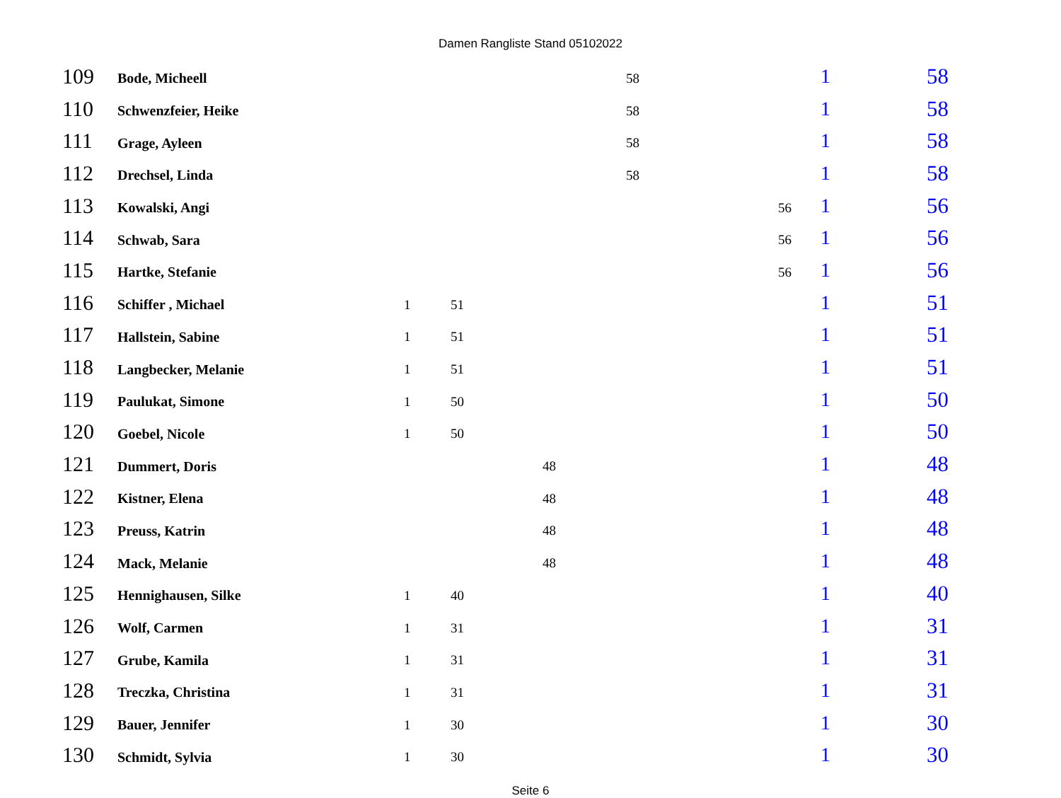Damen Rangliste Stand 05102022
| 109 | Bode, Micheell | | | | 58 | | 1 | 58 |
| 110 | Schwenzfeier, Heike | | | | 58 | | 1 | 58 |
| 111 | Grage, Ayleen | | | | 58 | | 1 | 58 |
| 112 | Drechsel, Linda | | | | 58 | | 1 | 58 |
| 113 | Kowalski, Angi | | | | | 56 | 1 | 56 |
| 114 | Schwab, Sara | | | | | 56 | 1 | 56 |
| 115 | Hartke, Stefanie | | | | | 56 | 1 | 56 |
| 116 | Schiffer , Michael | 1 | 51 | | | | 1 | 51 |
| 117 | Hallstein, Sabine | 1 | 51 | | | | 1 | 51 |
| 118 | Langbecker, Melanie | 1 | 51 | | | | 1 | 51 |
| 119 | Paulukat, Simone | 1 | 50 | | | | 1 | 50 |
| 120 | Goebel, Nicole | 1 | 50 | | | | 1 | 50 |
| 121 | Dummert, Doris | | | 48 | | | 1 | 48 |
| 122 | Kistner, Elena | | | 48 | | | 1 | 48 |
| 123 | Preuss, Katrin | | | 48 | | | 1 | 48 |
| 124 | Mack, Melanie | | | 48 | | | 1 | 48 |
| 125 | Hennighausen, Silke | 1 | 40 | | | | 1 | 40 |
| 126 | Wolf, Carmen | 1 | 31 | | | | 1 | 31 |
| 127 | Grube, Kamila | 1 | 31 | | | | 1 | 31 |
| 128 | Treczka, Christina | 1 | 31 | | | | 1 | 31 |
| 129 | Bauer, Jennifer | 1 | 30 | | | | 1 | 30 |
| 130 | Schmidt, Sylvia | 1 | 30 | | | | 1 | 30 |
Seite 6